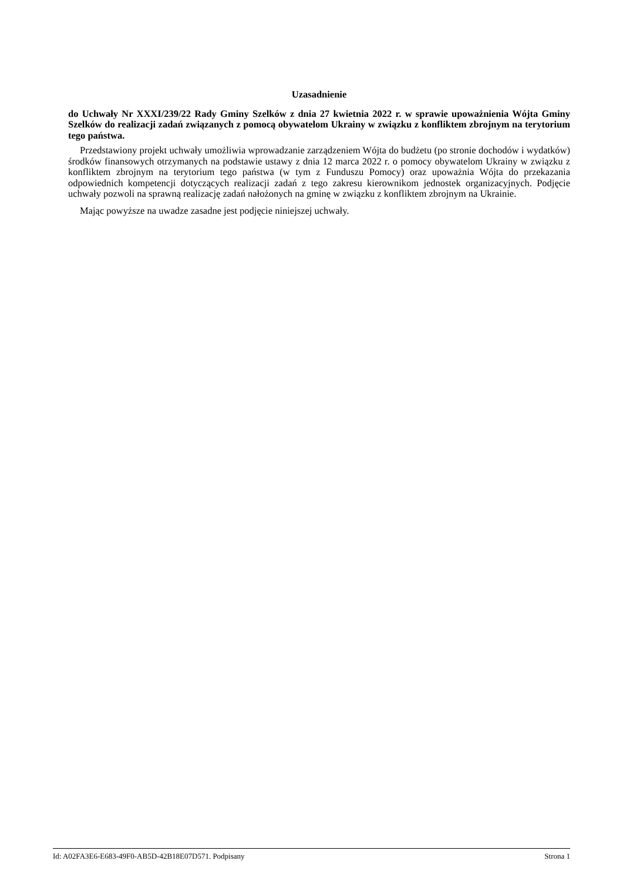Uzasadnienie
do Uchwały Nr XXXI/239/22 Rady Gminy Szelków z dnia 27 kwietnia 2022 r. w sprawie upoważnienia Wójta Gminy Szelków do realizacji zadań związanych z pomocą obywatelom Ukrainy w związku z konfliktem zbrojnym na terytorium tego państwa.
Przedstawiony projekt uchwały umożliwia wprowadzanie zarządzeniem Wójta do budżetu (po stronie dochodów i wydatków) środków finansowych otrzymanych na podstawie ustawy z dnia 12 marca 2022 r. o pomocy obywatelom Ukrainy w związku z konfliktem zbrojnym na terytorium tego państwa (w tym z Funduszu Pomocy) oraz upoważnia Wójta do przekazania odpowiednich kompetencji dotyczących realizacji zadań z tego zakresu kierownikom jednostek organizacyjnych. Podjęcie uchwały pozwoli na sprawną realizację zadań nałożonych na gminę w związku z konfliktem zbrojnym na Ukrainie.
Mając powyższe na uwadze zasadne jest podjęcie niniejszej uchwały.
Id: A02FA3E6-E683-49F0-AB5D-42B18E07D571. Podpisany Strona 1